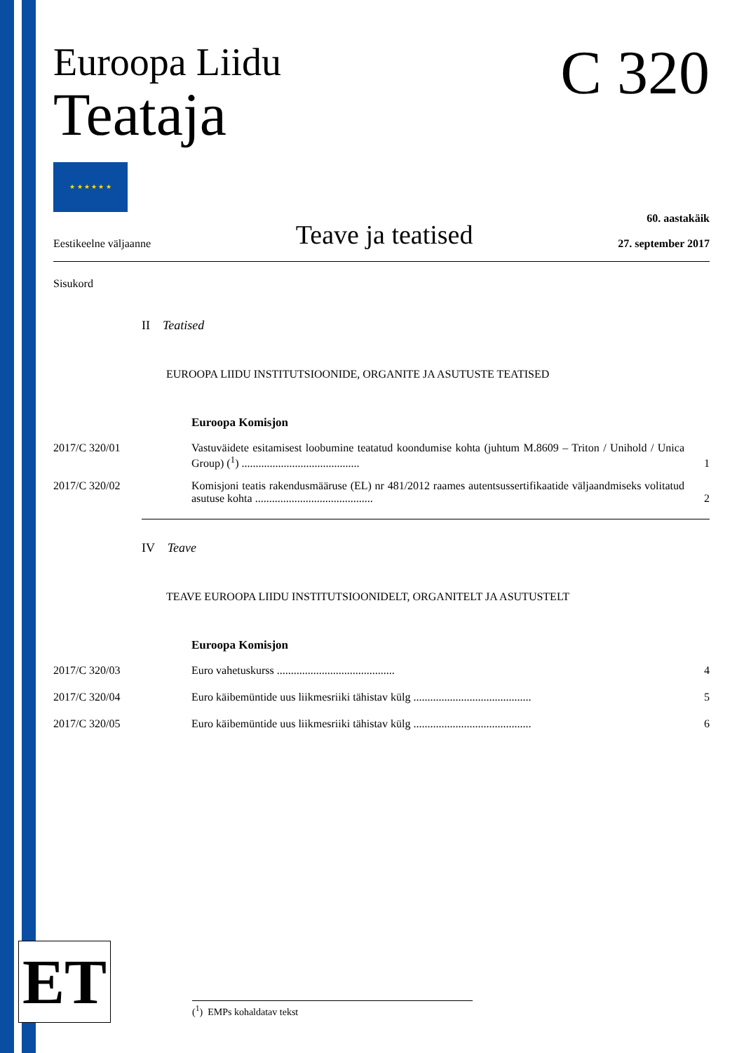Euroopa Liidu
Teataja
★ ★ ★ ★ ★ ★
C 320
Eestikeelne väljaanne Teave ja teatised 60. aastakäik
27. september 2017
Sisukord
II Teatised
EUROOPA LIIDU INSTITUTSIOONIDE, ORGANITE JA ASUTUSTE TEATISED
Euroopa Komisjon
2017/C 320/01 Vastuväidete esitamisest loobumine teatatud koondumise kohta (juhtum M.8609 – Triton / Unihold / Unica Group) (<sup>1</sup>) ..........................................
1
2017/C 320/02 Komisjoni teatis rakendusmääruse (EL) nr 481/2012 raames autentsussertifikaatide väljaandmiseks volitatud asutuse kohta ..........................................
2
IV Teave
TEAVE EUROOPA LIIDU INSTITUTSIOONIDELT, ORGANITELT JA ASUTUSTELT
Euroopa Komisjon
2017/C 320/03 Euro vahetuskurss ..........................................
4
2017/C 320/04 Euro käibemüntide uus liikmesriiki tähistav külg ..........................................
5
2017/C 320/05 Euro käibemüntide uus liikmesriiki tähistav külg ..........................................
6
ET (<sup>1</sup>) EMPs kohaldatav tekst